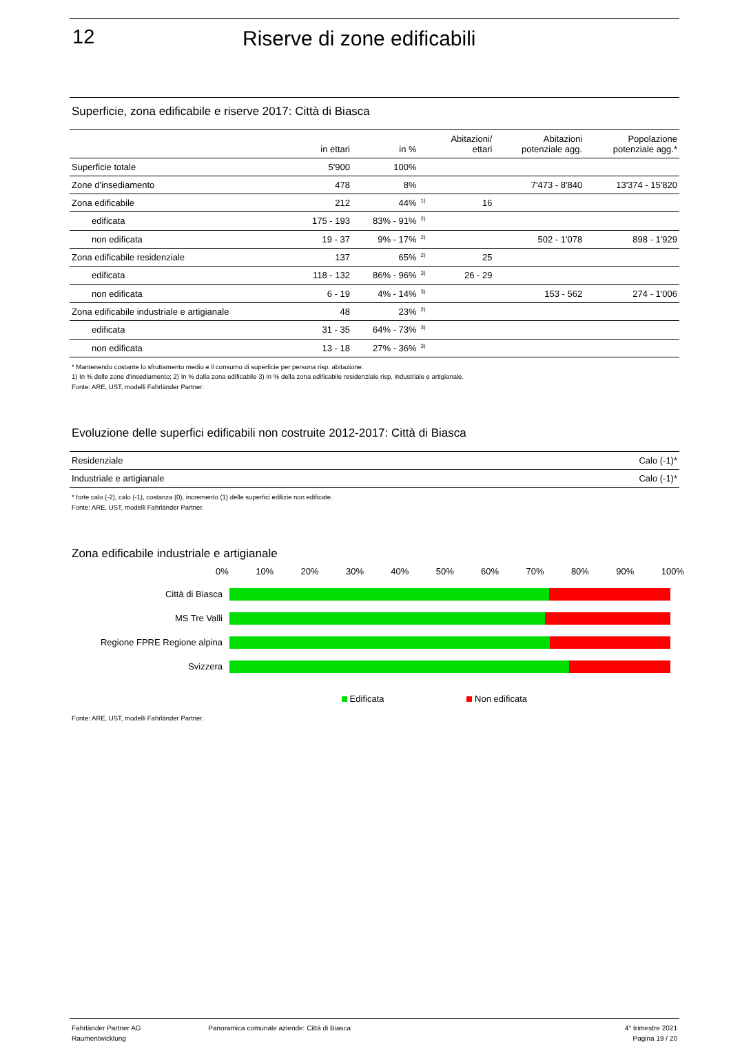12 Riserve di zone edificabili
Superficie, zona edificabile e riserve 2017: Città di Biasca
| | in ettari | in % | | Abitazioni/ ettari | Abitazioni potenziale agg. | Popolazione potenziale agg.* |
| --- | --- | --- | --- | --- | --- | --- |
| Superficie totale | 5'900 | 100% | | | | |
| Zone d'insediamento | 478 | 8% | | | 7'473 - 8'840 | 13'374 - 15'820 |
| Zona edificabile | 212 | 44% | <sup>1)</sup> | 16 | | |
| edificata | 175 - 193 | 83% - 91% | <sup>2)</sup> | | | |
| non edificata | 19 - 37 | 9% - 17% | <sup>2)</sup> | | 502 - 1'078 | 898 - 1'929 |
| Zona edificabile residenziale | 137 | 65% | <sup>2)</sup> | 25 | | |
| edificata | 118 - 132 | 86% - 96% | <sup>3)</sup> | 26 - 29 | | |
| non edificata | 6 - 19 | 4% - 14% | <sup>3)</sup> | | 153 - 562 | 274 - 1'006 |
| Zona edificabile industriale e artigianale | 48 | 23% | <sup>2)</sup> | | | |
| edificata | 31 - 35 | 64% - 73% | <sup>3)</sup> | | | |
| non edificata | 13 - 18 | 27% - 36% | <sup>3)</sup> | | | |
* Mantenendo costante lo sfruttamento medio e il consumo di superficie per persona risp. abitazione.
1) In % delle zone d'insediamento; 2) In % dalla zona edificabile 3) In % della zona edificabile residenziale risp. industriale e artigianale.
Fonte: ARE, UST, modelli Fahrländer Partner.
Evoluzione delle superfici edificabili non costruite 2012-2017: Città di Biasca
| Residenziale | Calo (-1)* |
| Industriale e artigianale | Calo (-1)* |
* forte calo (-2), calo (-1), costanza (0), incremento (1) delle superfici edilizie non edificate.
Fonte: ARE, UST, modelli Fahrländer Partner.
Zona edificabile industriale e artigianale
0% 10% 20% 30% 40% 50% 60% 70% 80% 90% 100%
Città di Biasca
MS Tre Valli
Regione FPRE Regione alpina
Svizzera
Edificata Non edificata
Fonte: ARE, UST, modelli Fahrländer Partner.
Fahrländer Partner AG
Raumentwicklung
Panoramica comunale aziende: Città di Biasca
4° trimestre 2021
Pagina 19 / 20